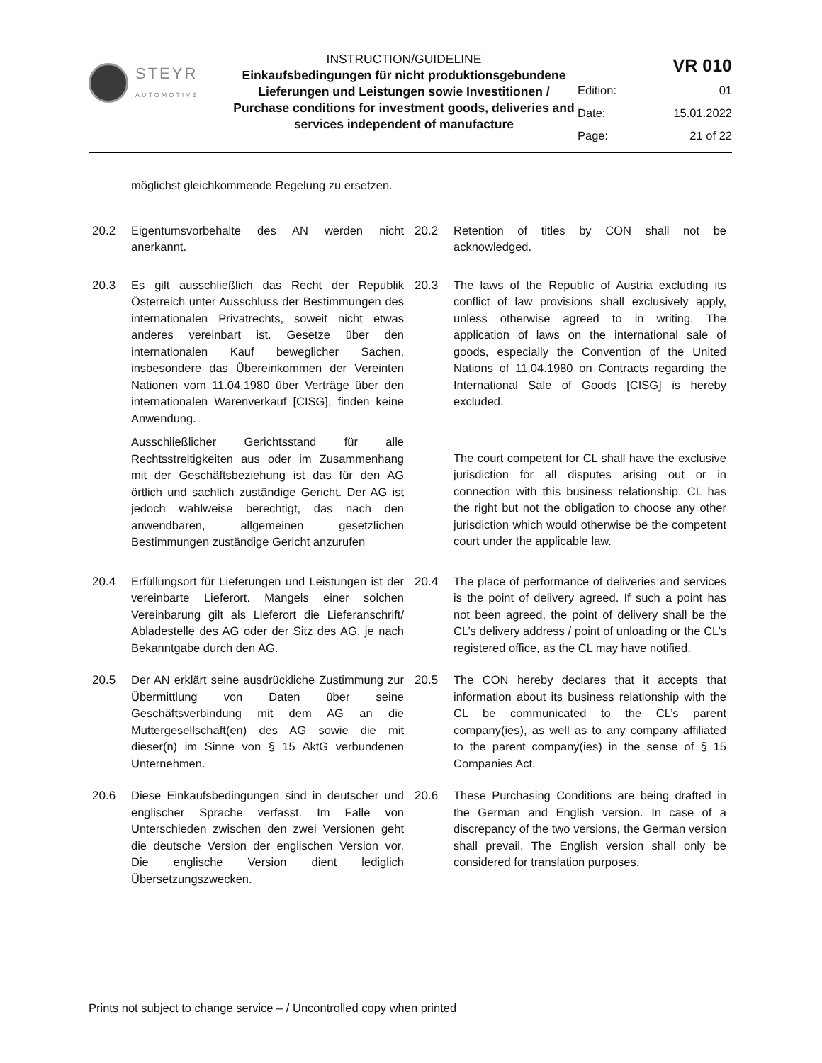STEYR
AUTOMOTIVE
INSTRUCTION/GUIDELINE
Einkaufsbedingungen für nicht produktionsgebundene Lieferungen und Leistungen sowie Investitionen / Purchase conditions for investment goods, deliveries and services independent of manufacture
VR 010
| Edition: | 01 |
| Date: | 15.01.2022 |
| Page: | 21 of 22 |
möglichst gleichkommende Regelung zu ersetzen.
20.2 Eigentumsvorbehalte des AN werden nicht anerkannt.
20.2 Retention of titles by CON shall not be acknowledged.
20.3 Es gilt ausschließlich das Recht der Republik Österreich unter Ausschluss der Bestimmungen des internationalen Privatrechts, soweit nicht etwas anderes vereinbart ist. Gesetze über den internationalen Kauf beweglicher Sachen, insbesondere das Übereinkommen der Vereinten Nationen vom 11.04.1980 über Verträge über den internationalen Warenverkauf [CISG], finden keine Anwendung.
Ausschließlicher Gerichtsstand für alle Rechtsstreitigkeiten aus oder im Zusammenhang mit der Geschäftsbeziehung ist das für den AG örtlich und sachlich zuständige Gericht. Der AG ist jedoch wahlweise berechtigt, das nach den anwendbaren, allgemeinen gesetzlichen Bestimmungen zuständige Gericht anzurufen
20.3 The laws of the Republic of Austria excluding its conflict of law provisions shall exclusively apply, unless otherwise agreed to in writing. The application of laws on the international sale of goods, especially the Convention of the United Nations of 11.04.1980 on Contracts regarding the International Sale of Goods [CISG] is hereby excluded.
The court competent for CL shall have the exclusive jurisdiction for all disputes arising out or in connection with this business relationship. CL has the right but not the obligation to choose any other jurisdiction which would otherwise be the competent court under the applicable law.
20.4 Erfüllungsort für Lieferungen und Leistungen ist der vereinbarte Lieferort. Mangels einer solchen Vereinbarung gilt als Lieferort die Lieferanschrift/ Abladestelle des AG oder der Sitz des AG, je nach Bekanntgabe durch den AG.
20.4 The place of performance of deliveries and services is the point of delivery agreed. If such a point has not been agreed, the point of delivery shall be the CL’s delivery address / point of unloading or the CL’s registered office, as the CL may have notified.
20.5 Der AN erklärt seine ausdrückliche Zustimmung zur Übermittlung von Daten über seine Geschäftsverbindung mit dem AG an die Muttergesellschaft(en) des AG sowie die mit dieser(n) im Sinne von § 15 AktG verbundenen Unternehmen.
20.5 The CON hereby declares that it accepts that information about its business relationship with the CL be communicated to the CL’s parent company(ies), as well as to any company affiliated to the parent company(ies) in the sense of § 15 Companies Act.
20.6 Diese Einkaufsbedingungen sind in deutscher und englischer Sprache verfasst. Im Falle von Unterschieden zwischen den zwei Versionen geht die deutsche Version der englischen Version vor. Die englische Version dient lediglich Übersetzungszwecken.
20.6 These Purchasing Conditions are being drafted in the German and English version. In case of a discrepancy of the two versions, the German version shall prevail. The English version shall only be considered for translation purposes.
Prints not subject to change service – / Uncontrolled copy when printed